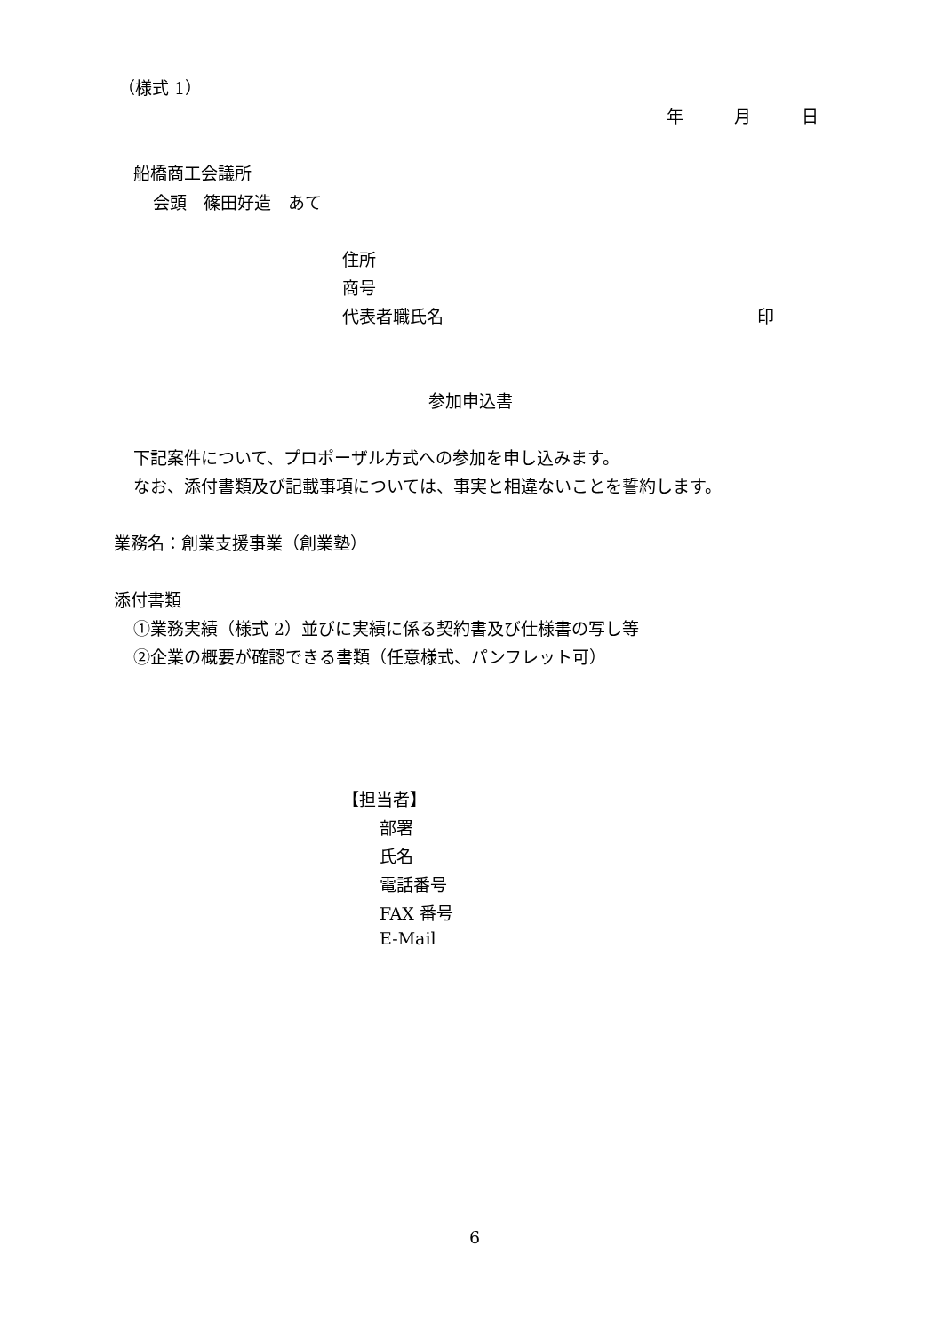（様式 1）
年　　　月　　　日
船橋商工会議所
会頭　篠田好造　あて
住所
商号
代表者職氏名
印
参加申込書
下記案件について、プロポーザル方式への参加を申し込みます。
なお、添付書類及び記載事項については、事実と相違ないことを誓約します。
業務名：創業支援事業（創業塾）
添付書類
①業務実績（様式 2）並びに実績に係る契約書及び仕様書の写し等
②企業の概要が確認できる書類（任意様式、パンフレット可）
【担当者】
部署
氏名
電話番号
FAX 番号
E-Mail
6